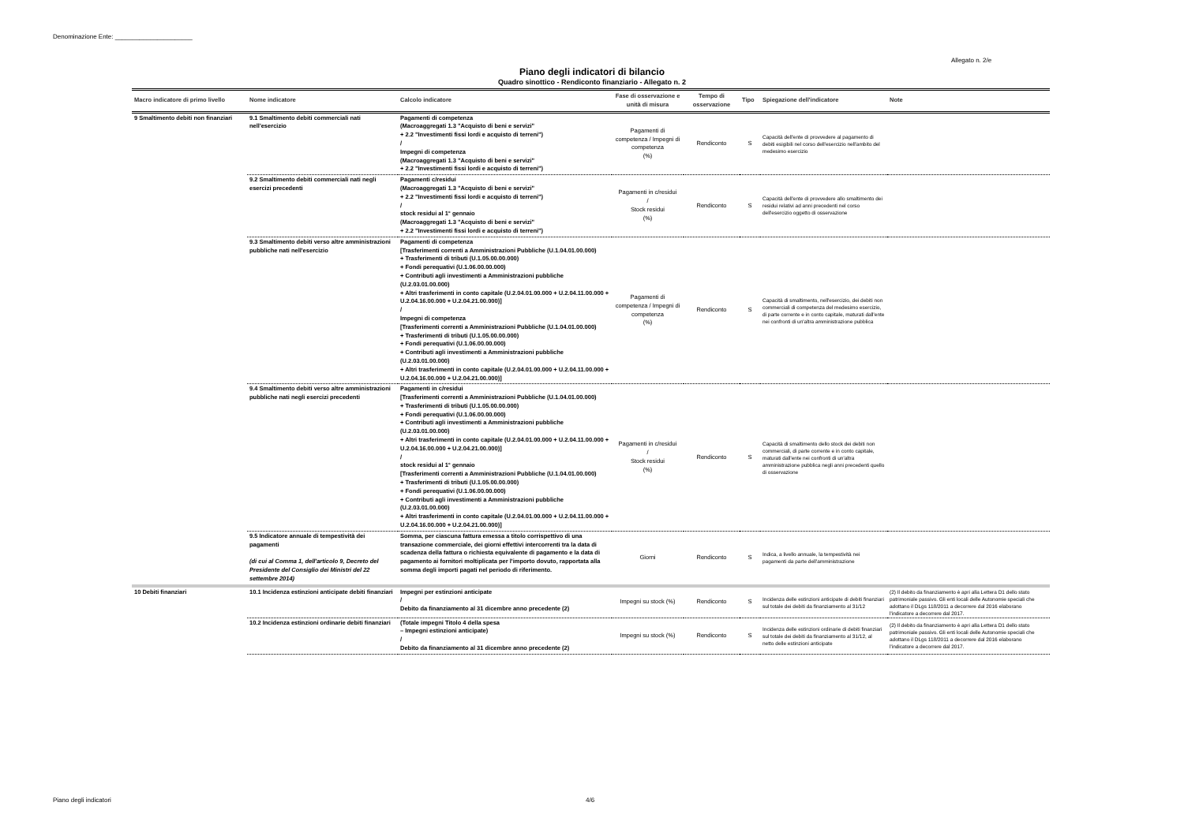Denominazione Ente: ______________________
Allegato n. 2/e
Piano degli indicatori di bilancio
Quadro sinottico - Rendiconto finanziario - Allegato n. 2
| Macro indicatore di primo livello | Nome indicatore | Calcolo indicatore | Fase di osservazione e unità di misura | Tempo di osservazione | Tipo | Spiegazione dell'indicatore | Note |
| --- | --- | --- | --- | --- | --- | --- | --- |
| 9 Smaltimento debiti non finanziari | 9.1 Smaltimento debiti commerciali nati nell'esercizio | Pagamenti di competenza (Macroaggregati 1.3 "Acquisto di beni e servizi" + 2.2 "Investimenti fissi lordi e acquisto di terreni") / Impegni di competenza (Macroaggregati 1.3 "Acquisto di beni e servizi" + 2.2 "Investimenti fissi lordi e acquisto di terreni") | Pagamenti di competenza / Impegni di competenza (%) | Rendiconto | S | Capacità dell'ente di provvedere al pagamento di debiti esigibili nel corso dell'esercizio nell'ambito del medesimo esercizio | |
| | 9.2 Smaltimento debiti commerciali nati negli esercizi precedenti | Pagamenti c/residui (Macroaggregati 1.3 "Acquisto di beni e servizi" + 2.2 "Investimenti fissi lordi e acquisto di terreni") / stock residui al 1° gennaio (Macroaggregati 1.3 "Acquisto di beni e servizi" + 2.2 "Investimenti fissi lordi e acquisto di terreni") | Pagamenti in c/residui / Stock residui (%) | Rendiconto | S | Capacità dell'ente di provvedere allo smaltimento dei residui relativi ad anni precedenti nel corso dell'esercizio oggetto di osservazione | |
| | 9.3 Smaltimento debiti verso altre amministrazioni pubbliche nati nell'esercizio | Pagamenti di competenza [Trasferimenti correnti a Amministrazioni Pubbliche (U.1.04.01.00.000) + Trasferimenti di tributi (U.1.05.00.00.000) + Fondi perequativi (U.1.06.00.00.000) + Contributi agli investimenti a Amministrazioni pubbliche (U.2.03.01.00.000) + Altri trasferimenti in conto capitale (U.2.04.01.00.000 + U.2.04.11.00.000 + U.2.04.16.00.000 + U.2.04.21.00.000)] / Impegni di competenza [Trasferimenti correnti a Amministrazioni Pubbliche (U.1.04.01.00.000) + Trasferimenti di tributi (U.1.05.00.00.000) + Fondi perequativi (U.1.06.00.00.000) + Contributi agli investimenti a Amministrazioni pubbliche (U.2.03.01.00.000) + Altri trasferimenti in conto capitale (U.2.04.01.00.000 + U.2.04.11.00.000 + U.2.04.16.00.000 + U.2.04.21.00.000)] | Pagamenti di competenza / Impegni di competenza (%) | Rendiconto | S | Capacità di smaltimento, nell'esercizio, dei debiti non commerciali di competenza del medesimo esercizio, di parte corrente e in conto capitale, maturati dall'ente nei confronti di un'altra amministrazione pubblica | |
| | 9.4 Smaltimento debiti verso altre amministrazioni pubbliche nati negli esercizi precedenti | Pagamenti in c/residui [Trasferimenti correnti a Amministrazioni Pubbliche (U.1.04.01.00.000) + Trasferimenti di tributi (U.1.05.00.00.000) + Fondi perequativi (U.1.06.00.00.000) + Contributi agli investimenti a Amministrazioni pubbliche (U.2.03.01.00.000) + Altri trasferimenti in conto capitale (U.2.04.01.00.000 + U.2.04.11.00.000 + U.2.04.16.00.000 + U.2.04.21.00.000)] / stock residui al 1° gennaio [Trasferimenti correnti a Amministrazioni Pubbliche (U.1.04.01.00.000) + Trasferimenti di tributi (U.1.05.00.00.000) + Fondi perequativi (U.1.06.00.00.000) + Contributi agli investimenti a Amministrazioni pubbliche (U.2.03.01.00.000) + Altri trasferimenti in conto capitale (U.2.04.01.00.000 + U.2.04.11.00.000 + U.2.04.16.00.000 + U.2.04.21.00.000)] | Pagamenti in c/residui / Stock residui (%) | Rendiconto | S | Capacità di smaltimento dello stock dei debiti non commerciali, di parte corrente e in conto capitale, maturati dall'ente nei confronti di un'altra amministrazione pubblica negli anni precedenti quello di osservazione | |
| | 9.5 Indicatore annuale di tempestività dei pagamenti (di cui al Comma 1, dell'articolo 9, Decreto del Presidente del Consiglio dei Ministri del 22 settembre 2014) | Somma, per ciascuna fattura emessa a titolo corrispettivo di una transazione commerciale, dei giorni effettivi intercorrenti tra la data di scadenza della fattura o richiesta equivalente di pagamento e la data di pagamento ai fornitori moltiplicata per l'importo dovuto, rapportata alla somma degli importi pagati nel periodo di riferimento. | Giorni | Rendiconto | S | Indica, a livello annuale, la tempestività nei pagamenti da parte dell'amministrazione | |
| 10 Debiti finanziari | 10.1 Incidenza estinzioni anticipate debiti finanziari | Impegni per estinzioni anticipate / Debito da finanziamento al 31 dicembre anno precedente (2) | Impegni su stock (%) | Rendiconto | S | Incidenza delle estinzioni anticipate di debiti finanziari sul totale dei debiti da finanziamento al 31/12 | (2) Il debito da finanziamento è apri alla Lettera D1 dello stato patrimoniale passivo. Gli enti locali delle Autonomie speciali che adottano il DLgs 118/2011 a decorrere dal 2016 elaborano l'indicatore a decorrere dal 2017. |
| | 10.2 Incidenza estinzioni ordinarie debiti finanziari | (Totale impegni Titolo 4 della spesa – Impegni estinzioni anticipate) / Debito da finanziamento al 31 dicembre anno precedente (2) | Impegni su stock (%) | Rendiconto | S | Incidenza delle estinzioni ordinarie di debiti finanziari sul totale dei debiti da finanziamento al 31/12, al netto delle estinzioni anticipate | (2) Il debito da finanziamento è apri alla Lettera D1 dello stato patrimoniale passivo. Gli enti locali delle Autonomie speciali che adottano il DLgs 118/2011 a decorrere dal 2016 elaborano l'indicatore a decorrere dal 2017. |
Piano degli indicatori 4/6